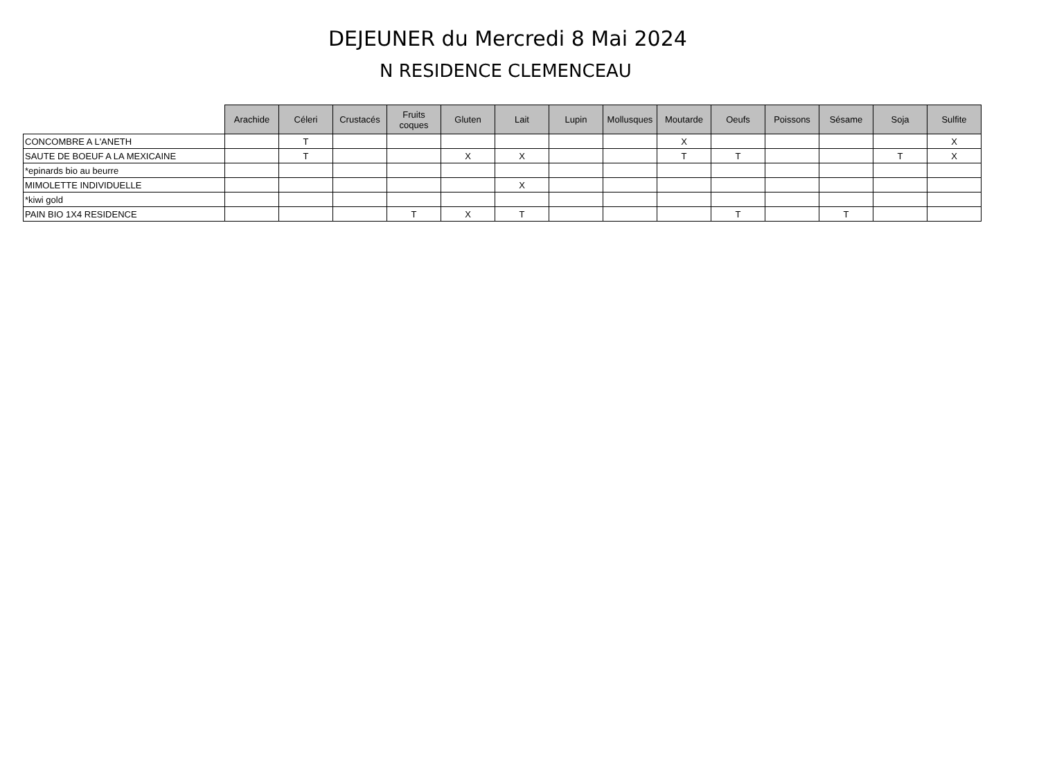DEJEUNER du Mercredi 8 Mai 2024
N RESIDENCE CLEMENCEAU
| | Arachide | Céleri | Crustacés | Fruits coques | Gluten | Lait | Lupin | Mollusques | Moutarde | Oeufs | Poissons | Sésame | Soja | Sulfite |
| --- | --- | --- | --- | --- | --- | --- | --- | --- | --- | --- | --- | --- | --- | --- |
| CONCOMBRE A L'ANETH | | T | | | | | | | X | | | | | X |
| SAUTE DE BOEUF A LA MEXICAINE | | T | | | X | X | | | T | T | | | T | X |
| *epinards bio au beurre | | | | | | | | | | | | | | |
| MIMOLETTE INDIVIDUELLE | | | | | | X | | | | | | | | |
| *kiwi gold | | | | | | | | | | | | | | |
| PAIN BIO 1X4 RESIDENCE | | | | T | X | T | | | | T | | T | | |